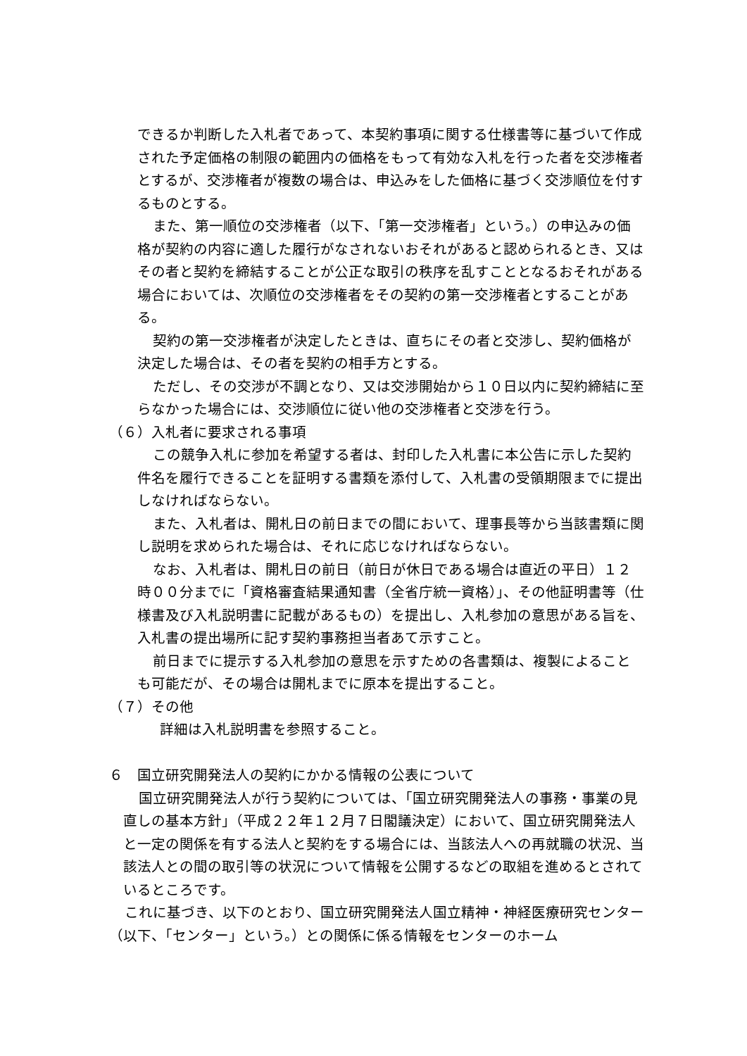できるか判断した入札者であって、本契約事項に関する仕様書等に基づいて作成された予定価格の制限の範囲内の価格をもって有効な入札を行った者を交渉権者とするが、交渉権者が複数の場合は、申込みをした価格に基づく交渉順位を付するものとする。
また、第一順位の交渉権者（以下、「第一交渉権者」という。）の申込みの価格が契約の内容に適した履行がなされないおそれがあると認められるとき、又はその者と契約を締結することが公正な取引の秩序を乱すこととなるおそれがある場合においては、次順位の交渉権者をその契約の第一交渉権者とすることがある。
契約の第一交渉権者が決定したときは、直ちにその者と交渉し、契約価格が決定した場合は、その者を契約の相手方とする。
ただし、その交渉が不調となり、又は交渉開始から１０日以内に契約締結に至らなかった場合には、交渉順位に従い他の交渉権者と交渉を行う。
（６）入札者に要求される事項
この競争入札に参加を希望する者は、封印した入札書に本公告に示した契約件名を履行できることを証明する書類を添付して、入札書の受領期限までに提出しなければならない。
また、入札者は、開札日の前日までの間において、理事長等から当該書類に関し説明を求められた場合は、それに応じなければならない。
なお、入札者は、開札日の前日（前日が休日である場合は直近の平日）１２時００分までに「資格審査結果通知書（全省庁統一資格）」、その他証明書等（仕様書及び入札説明書に記載があるもの）を提出し、入札参加の意思がある旨を、入札書の提出場所に記す契約事務担当者あて示すこと。
前日までに提示する入札参加の意思を示すための各書類は、複製によることも可能だが、その場合は開札までに原本を提出すること。
（７）その他
詳細は入札説明書を参照すること。
６　国立研究開発法人の契約にかかる情報の公表について
国立研究開発法人が行う契約については、「国立研究開発法人の事務・事業の見直しの基本方針」（平成２２年１２月７日閣議決定）において、国立研究開発法人と一定の関係を有する法人と契約をする場合には、当該法人への再就職の状況、当該法人との間の取引等の状況について情報を公開するなどの取組を進めるとされているところです。
これに基づき、以下のとおり、国立研究開発法人国立精神・神経医療研究センター（以下、「センター」という。）との関係に係る情報をセンターのホーム